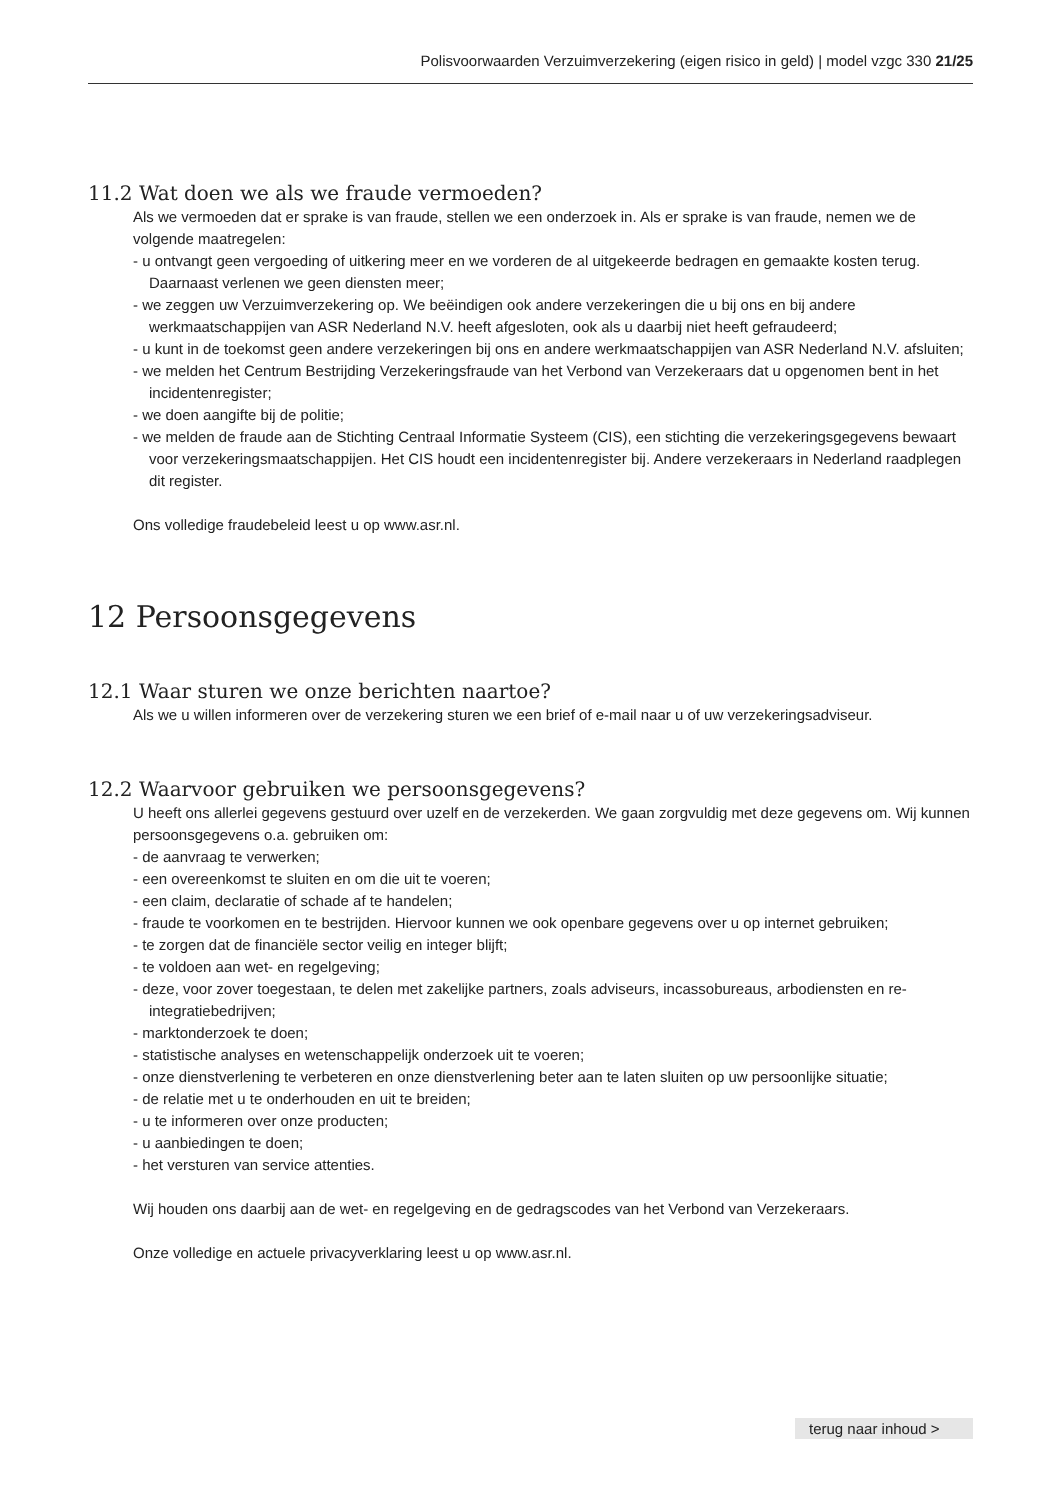Polisvoorwaarden Verzuimverzekering (eigen risico in geld) | model vzgc 330 21/25
11.2 Wat doen we als we fraude vermoeden?
Als we vermoeden dat er sprake is van fraude, stellen we een onderzoek in. Als er sprake is van fraude, nemen we de volgende maatregelen:
- u ontvangt geen vergoeding of uitkering meer en we vorderen de al uitgekeerde bedragen en gemaakte kosten terug. Daarnaast verlenen we geen diensten meer;
- we zeggen uw Verzuimverzekering op. We beëindigen ook andere verzekeringen die u bij ons en bij andere werkmaatschappijen van ASR Nederland N.V. heeft afgesloten, ook als u daarbij niet heeft gefraudeerd;
- u kunt in de toekomst geen andere verzekeringen bij ons en andere werkmaatschappijen van ASR Nederland N.V. afsluiten;
- we melden het Centrum Bestrijding Verzekeringsfraude van het Verbond van Verzekeraars dat u opgenomen bent in het incidentenregister;
- we doen aangifte bij de politie;
- we melden de fraude aan de Stichting Centraal Informatie Systeem (CIS), een stichting die verzekeringsgegevens bewaart voor verzekeringsmaatschappijen. Het CIS houdt een incidentenregister bij. Andere verzekeraars in Nederland raadplegen dit register.
Ons volledige fraudebeleid leest u op www.asr.nl.
12 Persoonsgegevens
12.1 Waar sturen we onze berichten naartoe?
Als we u willen informeren over de verzekering sturen we een brief of e-mail naar u of uw verzekeringsadviseur.
12.2 Waarvoor gebruiken we persoonsgegevens?
U heeft ons allerlei gegevens gestuurd over uzelf en de verzekerden. We gaan zorgvuldig met deze gegevens om. Wij kunnen persoonsgegevens o.a. gebruiken om:
- de aanvraag te verwerken;
- een overeenkomst te sluiten en om die uit te voeren;
- een claim, declaratie of schade af te handelen;
- fraude te voorkomen en te bestrijden. Hiervoor kunnen we ook openbare gegevens over u op internet gebruiken;
- te zorgen dat de financiële sector veilig en integer blijft;
- te voldoen aan wet- en regelgeving;
- deze, voor zover toegestaan, te delen met zakelijke partners, zoals adviseurs, incassobureaus, arbodiensten en re-integratiebedrijven;
- marktonderzoek te doen;
- statistische analyses en wetenschappelijk onderzoek uit te voeren;
- onze dienstverlening te verbeteren en onze dienstverlening beter aan te laten sluiten op uw persoonlijke situatie;
- de relatie met u te onderhouden en uit te breiden;
- u te informeren over onze producten;
- u aanbiedingen te doen;
- het versturen van service attenties.
Wij houden ons daarbij aan de wet- en regelgeving en de gedragscodes van het Verbond van Verzekeraars.
Onze volledige en actuele privacyverklaring leest u op www.asr.nl.
terug naar inhoud >